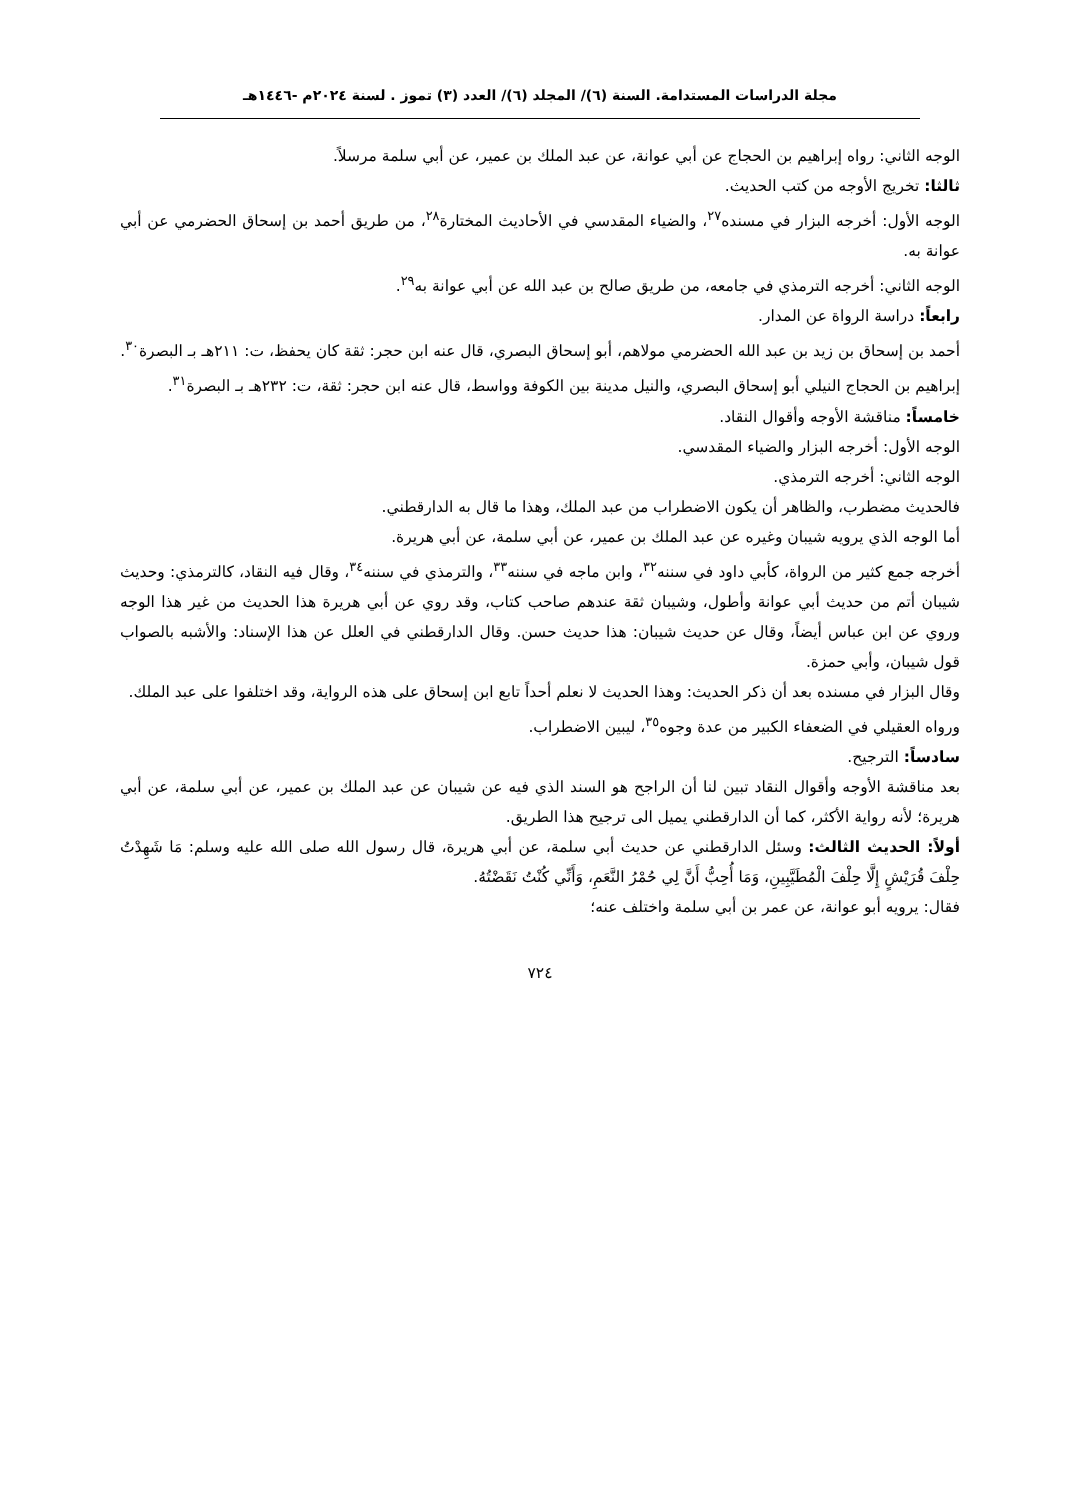مجلة الدراسات المستدامة. السنة (٦)/ المجلد (٦)/ العدد (٣) تموز . لسنة ٢٠٢٤م -١٤٤٦هـ
الوجه الثاني: رواه إبراهيم بن الحجاج عن أبي عوانة، عن عبد الملك بن عمير، عن أبي سلمة مرسلاً.
ثالثا: تخريج الأوجه من كتب الحديث.
الوجه الأول: أخرجه البزار في مسنده<sup>٢٧</sup>، والضياء المقدسي في الأحاديث المختارة<sup>٢٨</sup>، من طريق أحمد بن إسحاق الحضرمي عن أبي عوانة به.
الوجه الثاني: أخرجه الترمذي في جامعه، من طريق صالح بن عبد الله عن أبي عوانة به<sup>٢٩</sup>.
رابعاً: دراسة الرواة عن المدار.
أحمد بن إسحاق بن زيد بن عبد الله الحضرمي مولاهم، أبو إسحاق البصري، قال عنه ابن حجر: ثقة كان يحفظ، ت: ٢١١هـ بـ البصرة<sup>٣٠</sup>.
إبراهيم بن الحجاج النيلي أبو إسحاق البصري، والنيل مدينة بين الكوفة وواسط، قال عنه ابن حجر: ثقة، ت: ٢٣٢هـ بـ البصرة<sup>٣١</sup>.
خامساً: مناقشة الأوجه وأقوال النقاد.
الوجه الأول: أخرجه البزار والضياء المقدسي.
الوجه الثاني: أخرجه الترمذي.
فالحديث مضطرب، والظاهر أن يكون الاضطراب من عبد الملك، وهذا ما قال به الدارقطني.
أما الوجه الذي يرويه شيبان وغيره عن عبد الملك بن عمير، عن أبي سلمة، عن أبي هريرة.
أخرجه جمع كثير من الرواة، كأبي داود في سننه<sup>٣٢</sup>، وابن ماجه في سننه<sup>٣٣</sup>، والترمذي في سننه<sup>٣٤</sup>، وقال فيه النقاد، كالترمذي: وحديث شيبان أتم من حديث أبي عوانة وأطول، وشيبان ثقة عندهم صاحب كتاب، وقد روي عن أبي هريرة هذا الحديث من غير هذا الوجه وروي عن ابن عباس أيضاً، وقال عن حديث شيبان: هذا حديث حسن. وقال الدارقطني في العلل عن هذا الإسناد: والأشبه بالصواب قول شيبان، وأبي حمزة.
وقال البزار في مسنده بعد أن ذكر الحديث: وهذا الحديث لا نعلم أحداً تابع ابن إسحاق على هذه الرواية، وقد اختلفوا على عبد الملك.
ورواه العقيلي في الضعفاء الكبير من عدة وجوه<sup>٣٥</sup>، ليبين الاضطراب.
سادساً: الترجيح.
بعد مناقشة الأوجه وأقوال النقاد تبين لنا أن الراجح هو السند الذي فيه عن شيبان عن عبد الملك بن عمير، عن أبي سلمة، عن أبي هريرة؛ لأنه رواية الأكثر، كما أن الدارقطني يميل الى ترجيح هذا الطريق.
أولاً: الحديث الثالث: وسئل الدارقطني عن حديث أبي سلمة، عن أبي هريرة، قال رسول الله صلى الله عليه وسلم: مَا شَهِدْتُ حِلْفَ قُرَيْشٍ إِلَّا حِلْفَ الْمُطَيَّبِينِ، وَمَا أُحِبُّ أَنَّ لِي حُمْرُ النَّعَمِ، وَأَنِّي كُنْتُ نَقَضْتُهُ.
فقال: يرويه أبو عوانة، عن عمر بن أبي سلمة واختلف عنه؛
٧٢٤